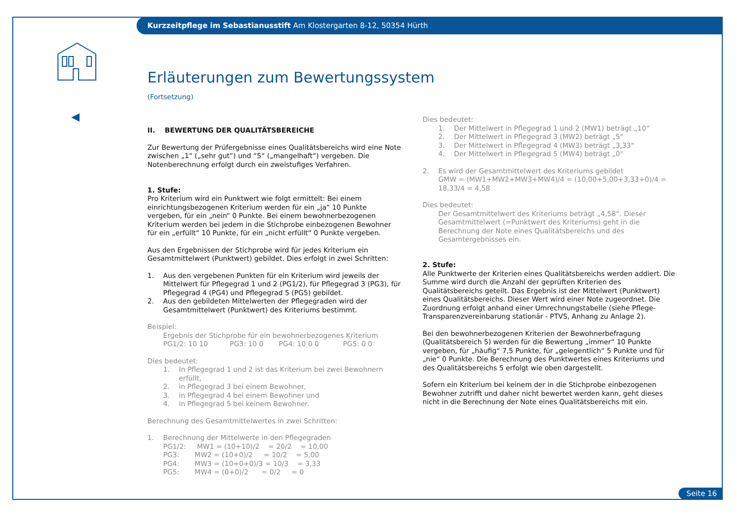Kurzzeitpflege im Sebastianusstift Am Klostergarten 8-12, 50354 Hürth
◀
Erläuterungen zum Bewertungssystem
(Fortsetzung)
II. BEWERTUNG DER QUALITÄTSBEREICHE
Zur Bewertung der Prüfergebnisse eines Qualitätsbereichs wird eine Note zwischen „1“ („sehr gut“) und “5“ („mangelhaft“) vergeben. Die Notenberechnung erfolgt durch ein zweistufiges Verfahren.
1. Stufe:
Pro Kriterium wird ein Punktwert wie folgt ermittelt: Bei einem einrichtungsbezogenen Kriterium werden für ein „ja“ 10 Punkte vergeben, für ein „nein“ 0 Punkte. Bei einem bewohnerbezogenen Kriterium werden bei jedem in die Stichprobe einbezogenen Bewohner für ein „erfüllt“ 10 Punkte, für ein „nicht erfüllt“ 0 Punkte vergeben.
Aus den Ergebnissen der Stichprobe wird für jedes Kriterium ein Gesamtmittelwert (Punktwert) gebildet. Dies erfolgt in zwei Schritten:
1. Aus den vergebenen Punkten für ein Kriterium wird jeweils der Mittelwert für Pflegegrad 1 und 2 (PG1/2), für Pflegegrad 3 (PG3), für Pflegegrad 4 (PG4) und Pflegegrad 5 (PG5) gebildet.
2. Aus den gebildeten Mittelwerten der Pflegegraden wird der Gesamtmittelwert (Punktwert) des Kriteriums bestimmt.
Beispiel:
Ergebnis der Stichprobe für ein bewohnerbezogenes Kriterium
PG1/2: 10 10 PG3: 10 0 PG4: 10 0 0 PG5: 0 0
Dies bedeutet:
1. In Pflegegrad 1 und 2 ist das Kriterium bei zwei Bewohnern erfüllt,
2. in Pflegegrad 3 bei einem Bewohner,
3. in Pflegegrad 4 bei einem Bewohner und
4. in Pflegegrad 5 bei keinem Bewohner.
Berechnung des Gesamtmittelwertes in zwei Schritten:
1. Berechnung der Mittelwerte in den Pflegegraden
PG1/2: MW1 = (10+10)/2 = 20/2 = 10,00
PG3: MW2 = (10+0)/2 = 10/2 = 5,00
PG4: MW3 = (10+0+0)/3 = 10/3 = 3,33
PG5: MW4 = (0+0)/2 = 0/2 = 0
Dies bedeutet:
1. Der Mittelwert in Pflegegrad 1 und 2 (MW1) beträgt „10“
2. Der Mittelwert in Pflegegrad 3 (MW2) beträgt „5“
3. Der Mittelwert in Pflegegrad 4 (MW3) beträgt „3,33“
4. Der Mittelwert in Pflegegrad 5 (MW4) beträgt „0“
2. Es wird der Gesamtmittelwert des Kriteriums gebildet
GMW = (MW1+MW2+MW3+MW4)/4 = (10,00+5,00+3,33+0)/4 = 18,33/4 = 4,58
Dies bedeutet:
Der Gesamtmittelwert des Kriteriums beträgt „4,58“. Dieser Gesamtmittelwert (=Punktwert des Kriteriums) geht in die Berechnung der Note eines Qualitätsbereichs und des Gesamtergebnisses ein.
2. Stufe:
Alle Punktwerte der Kriterien eines Qualitätsbereichs werden addiert. Die Summe wird durch die Anzahl der geprüften Kriterien des Qualitätsbereichs geteilt. Das Ergebnis ist der Mittelwert (Punktwert) eines Qualitätsbereichs. Dieser Wert wird einer Note zugeordnet. Die Zuordnung erfolgt anhand einer Umrechnungstabelle (siehe Pflege-Transparenzvereinbarung stationär - PTVS, Anhang zu Anlage 2).
Bei den bewohnerbezogenen Kriterien der Bewohnerbefragung (Qualitätsbereich 5) werden für die Bewertung „immer“ 10 Punkte vergeben, für „häufig“ 7,5 Punkte, für „gelegentlich“ 5 Punkte und für „nie“ 0 Punkte. Die Berechnung des Punktwertes eines Kriteriums und des Qualitätsbereichs 5 erfolgt wie oben dargestellt.
Sofern ein Kriterium bei keinem der in die Stichprobe einbezogenen Bewohner zutrifft und daher nicht bewertet werden kann, geht dieses nicht in die Berechnung der Note eines Qualitätsbereichs mit ein.
Seite 16